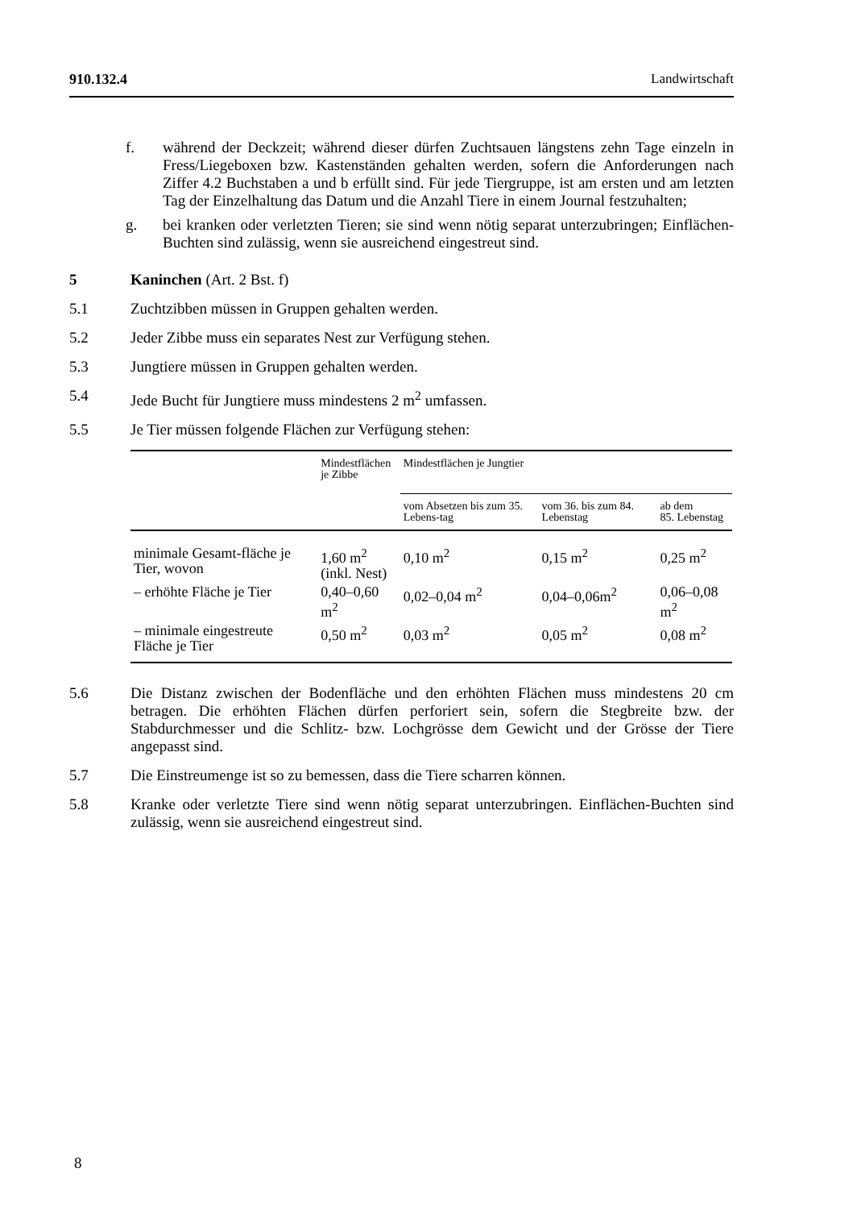910.132.4 Landwirtschaft
f. während der Deckzeit; während dieser dürfen Zuchtsauen längstens zehn Tage einzeln in Fress/Liegeboxen bzw. Kastenständen gehalten werden, sofern die Anforderungen nach Ziffer 4.2 Buchstaben a und b erfüllt sind. Für jede Tiergruppe, ist am ersten und am letzten Tag der Einzelhaltung das Datum und die Anzahl Tiere in einem Journal festzuhalten;
g. bei kranken oder verletzten Tieren; sie sind wenn nötig separat unterzubringen; Einflächen-Buchten sind zulässig, wenn sie ausreichend eingestreut sind.
5 Kaninchen (Art. 2 Bst. f)
5.1 Zuchtzibben müssen in Gruppen gehalten werden.
5.2 Jeder Zibbe muss ein separates Nest zur Verfügung stehen.
5.3 Jungtiere müssen in Gruppen gehalten werden.
5.4 Jede Bucht für Jungtiere muss mindestens 2 m<sup>2</sup> umfassen.
5.5 Je Tier müssen folgende Flächen zur Verfügung stehen:
| | Mindestflächen je Zibbe | Mindestflächen je Jungtier | | |
| --- | --- | --- | --- | --- |
| | | vom Absetzen bis zum 35. Lebens-tag | vom 36. bis zum 84. Lebenstag | ab dem 85. Lebenstag |
| minimale Gesamt-fläche je Tier, wovon | 1,60 m<sup>2</sup> (inkl. Nest) | 0,10 m<sup>2</sup> | 0,15 m<sup>2</sup> | 0,25 m<sup>2</sup> |
| – erhöhte Fläche je Tier | 0,40–0,60 m<sup>2</sup> | 0,02–0,04 m<sup>2</sup> | 0,04–0,06m<sup>2</sup> | 0,06–0,08 m<sup>2</sup> |
| – minimale eingestreute Fläche je Tier | 0,50 m<sup>2</sup> | 0,03 m<sup>2</sup> | 0,05 m<sup>2</sup> | 0,08 m<sup>2</sup> |
5.6 Die Distanz zwischen der Bodenfläche und den erhöhten Flächen muss mindestens 20 cm betragen. Die erhöhten Flächen dürfen perforiert sein, sofern die Stegbreite bzw. der Stabdurchmesser und die Schlitz- bzw. Lochgrösse dem Gewicht und der Grösse der Tiere angepasst sind.
5.7 Die Einstreumenge ist so zu bemessen, dass die Tiere scharren können.
5.8 Kranke oder verletzte Tiere sind wenn nötig separat unterzubringen. Einflächen-Buchten sind zulässig, wenn sie ausreichend eingestreut sind.
8